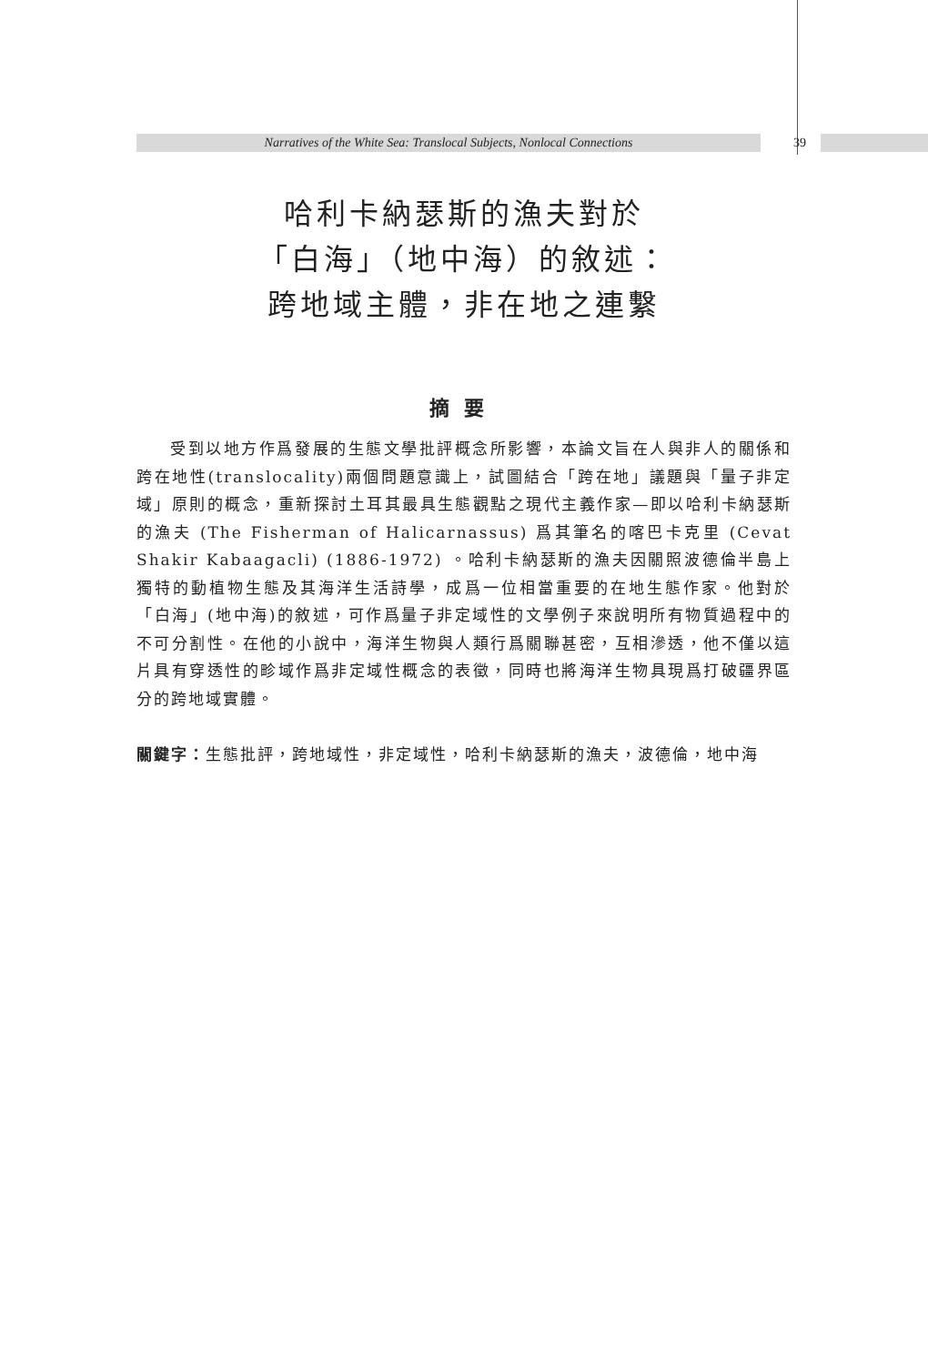Narratives of the White Sea: Translocal Subjects, Nonlocal Connections 39
哈利卡納瑟斯的漁夫對於
「白海」（地中海）的敘述：
跨地域主體，非在地之連繫
摘要
受到以地方作爲發展的生態文學批評概念所影響，本論文旨在人與非人的關係和跨在地性(translocality)兩個問題意識上，試圖結合「跨在地」議題與「量子非定域」原則的概念，重新探討土耳其最具生態觀點之現代主義作家—即以哈利卡納瑟斯的漁夫 (The Fisherman of Halicarnassus) 爲其筆名的喀巴卡克里 (Cevat Shakir Kabaagacli) (1886-1972) 。哈利卡納瑟斯的漁夫因關照波德倫半島上獨特的動植物生態及其海洋生活詩學，成爲一位相當重要的在地生態作家。他對於「白海」(地中海)的敘述，可作爲量子非定域性的文學例子來說明所有物質過程中的不可分割性。在他的小說中，海洋生物與人類行爲關聯甚密，互相滲透，他不僅以這片具有穿透性的畛域作爲非定域性概念的表徵，同時也將海洋生物具現爲打破疆界區分的跨地域實體。
關鍵字： 生態批評，跨地域性，非定域性，哈利卡納瑟斯的漁夫，波德倫，地中海